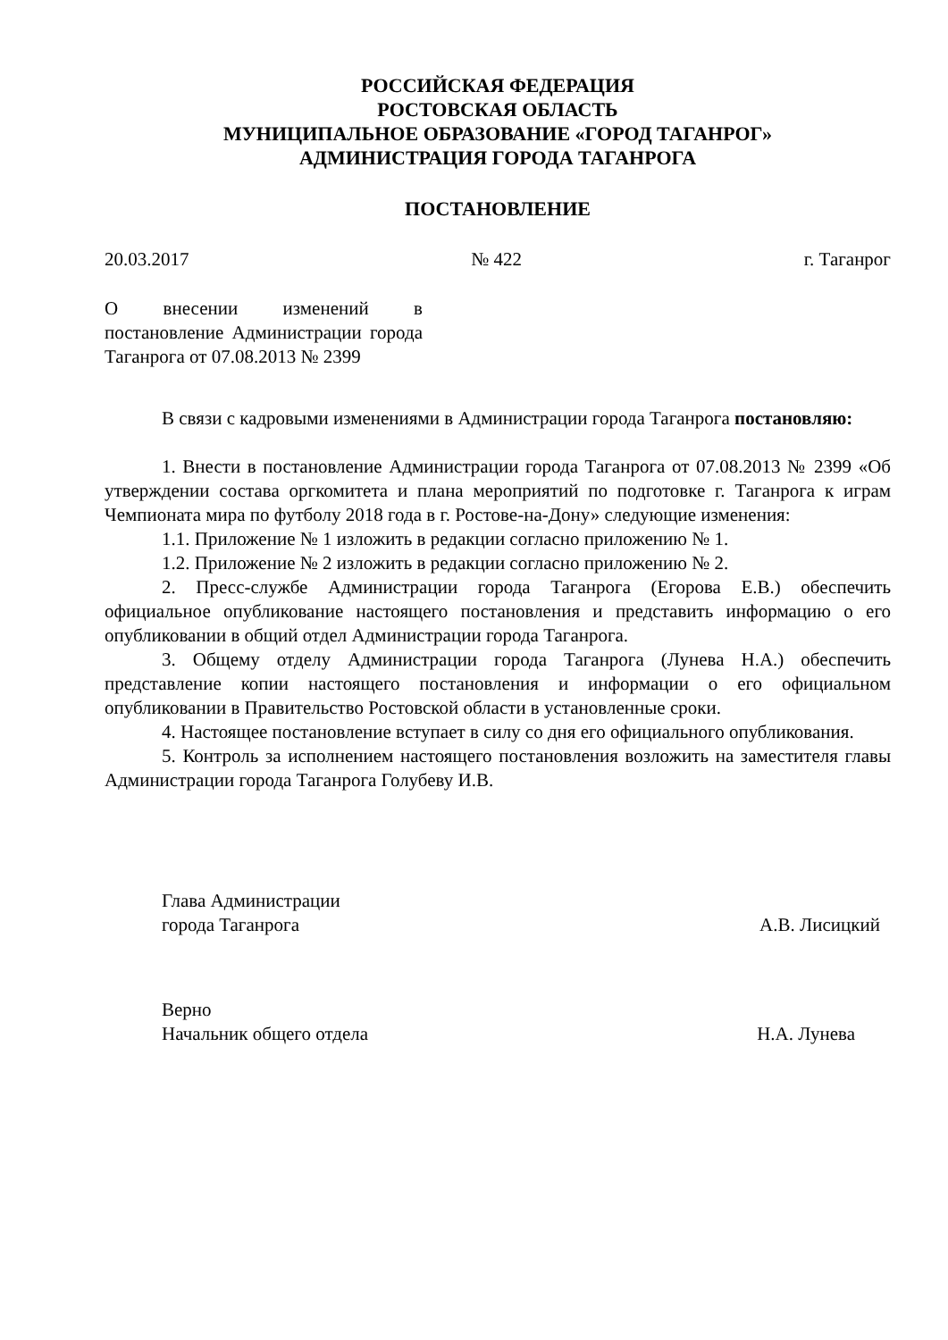РОССИЙСКАЯ ФЕДЕРАЦИЯ
РОСТОВСКАЯ ОБЛАСТЬ
МУНИЦИПАЛЬНОЕ ОБРАЗОВАНИЕ «ГОРОД ТАГАНРОГ»
АДМИНИСТРАЦИЯ ГОРОДА ТАГАНРОГА
ПОСТАНОВЛЕНИЕ
20.03.2017 № 422 г. Таганрог
О внесении изменений в постановление Администрации города Таганрога от 07.08.2013 № 2399
В связи с кадровыми изменениями в Администрации города Таганрога постановляю:
1. Внести в постановление Администрации города Таганрога от 07.08.2013 № 2399 «Об утверждении состава оргкомитета и плана мероприятий по подготовке г. Таганрога к играм Чемпионата мира по футболу 2018 года в г. Ростове-на-Дону» следующие изменения:
1.1. Приложение № 1 изложить в редакции согласно приложению № 1.
1.2. Приложение № 2 изложить в редакции согласно приложению № 2.
2. Пресс-службе Администрации города Таганрога (Егорова Е.В.) обеспечить официальное опубликование настоящего постановления и представить информацию о его опубликовании в общий отдел Администрации города Таганрога.
3. Общему отделу Администрации города Таганрога (Лунева Н.А.) обеспечить представление копии настоящего постановления и информации о его официальном опубликовании в Правительство Ростовской области в установленные сроки.
4. Настоящее постановление вступает в силу со дня его официального опубликования.
5. Контроль за исполнением настоящего постановления возложить на заместителя главы Администрации города Таганрога Голубеву И.В.
Глава Администрации
города Таганрога А.В. Лисицкий
Верно
Начальник общего отдела Н.А. Лунева